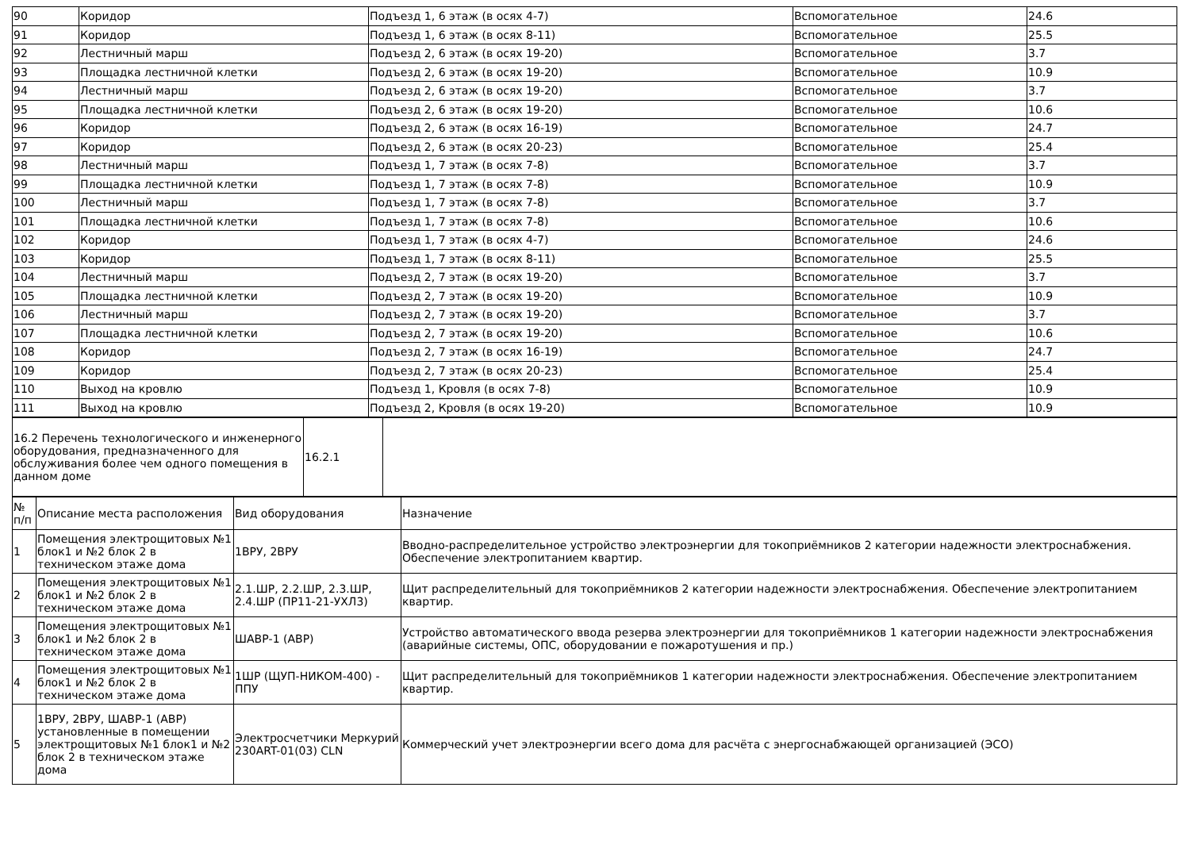| 90 | Коридор | Подъезд 1, 6 этаж (в осях 4-7) | Вспомогательное | 24.6 |
| 91 | Коридор | Подъезд 1, 6 этаж (в осях 8-11) | Вспомогательное | 25.5 |
| 92 | Лестничный марш | Подъезд 2, 6 этаж (в осях 19-20) | Вспомогательное | 3.7 |
| 93 | Площадка лестничной клетки | Подъезд 2, 6 этаж (в осях 19-20) | Вспомогательное | 10.9 |
| 94 | Лестничный марш | Подъезд 2, 6 этаж (в осях 19-20) | Вспомогательное | 3.7 |
| 95 | Площадка лестничной клетки | Подъезд 2, 6 этаж (в осях 19-20) | Вспомогательное | 10.6 |
| 96 | Коридор | Подъезд 2, 6 этаж (в осях 16-19) | Вспомогательное | 24.7 |
| 97 | Коридор | Подъезд 2, 6 этаж (в осях 20-23) | Вспомогательное | 25.4 |
| 98 | Лестничный марш | Подъезд 1, 7 этаж (в осях 7-8) | Вспомогательное | 3.7 |
| 99 | Площадка лестничной клетки | Подъезд 1, 7 этаж (в осях 7-8) | Вспомогательное | 10.9 |
| 100 | Лестничный марш | Подъезд 1, 7 этаж (в осях 7-8) | Вспомогательное | 3.7 |
| 101 | Площадка лестничной клетки | Подъезд 1, 7 этаж (в осях 7-8) | Вспомогательное | 10.6 |
| 102 | Коридор | Подъезд 1, 7 этаж (в осях 4-7) | Вспомогательное | 24.6 |
| 103 | Коридор | Подъезд 1, 7 этаж (в осях 8-11) | Вспомогательное | 25.5 |
| 104 | Лестничный марш | Подъезд 2, 7 этаж (в осях 19-20) | Вспомогательное | 3.7 |
| 105 | Площадка лестничной клетки | Подъезд 2, 7 этаж (в осях 19-20) | Вспомогательное | 10.9 |
| 106 | Лестничный марш | Подъезд 2, 7 этаж (в осях 19-20) | Вспомогательное | 3.7 |
| 107 | Площадка лестничной клетки | Подъезд 2, 7 этаж (в осях 19-20) | Вспомогательное | 10.6 |
| 108 | Коридор | Подъезд 2, 7 этаж (в осях 16-19) | Вспомогательное | 24.7 |
| 109 | Коридор | Подъезд 2, 7 этаж (в осях 20-23) | Вспомогательное | 25.4 |
| 110 | Выход на кровлю | Подъезд 1, Кровля (в осях 7-8) | Вспомогательное | 10.9 |
| 111 | Выход на кровлю | Подъезд 2, Кровля (в осях 19-20) | Вспомогательное | 10.9 |
| 16.2 Перечень технологического и инженерного оборудования, предназначенного для обслуживания более чем одного помещения в данном доме | 16.2.1 | |
| № п/п | Описание места расположения | Вид оборудования | Назначение |
| 1 | Помещения электрощитовых №1 блок1 и №2 блок 2 в техническом этаже дома | 1ВРУ, 2ВРУ | Вводно-распределительное устройство электроэнергии для токоприёмников 2 категории надежности электроснабжения. Обеспечение электропитанием квартир. |
| 2 | Помещения электрощитовых №1 блок1 и №2 блок 2 в техническом этаже дома | 2.1.ШР, 2.2.ШР, 2.3.ШР, 2.4.ШР (ПР11-21-УХЛ3) | Щит распределительный для токоприёмников 2 категории надежности электроснабжения. Обеспечение электропитанием квартир. |
| 3 | Помещения электрощитовых №1 блок1 и №2 блок 2 в техническом этаже дома | ШАВР-1 (АВР) | Устройство автоматического ввода резерва электроэнергии для токоприёмников 1 категории надежности электроснабжения (аварийные системы, ОПС, оборудовании е пожаротушения и пр.) |
| 4 | Помещения электрощитовых №1 блок1 и №2 блок 2 в техническом этаже дома | 1ШР (ЩУП-НИКОМ-400) - ППУ | Щит распределительный для токоприёмников 1 категории надежности электроснабжения. Обеспечение электропитанием квартир. |
| 5 | 1ВРУ, 2ВРУ, ШАВР-1 (АВР) установленные в помещении электрощитовых №1 блок1 и №2 блок 2 в техническом этаже дома | Электросчетчики Меркурий 230ART-01(03) CLN | Коммерческий учет электроэнергии всего дома для расчёта с энергоснабжающей организацией (ЭСО) |